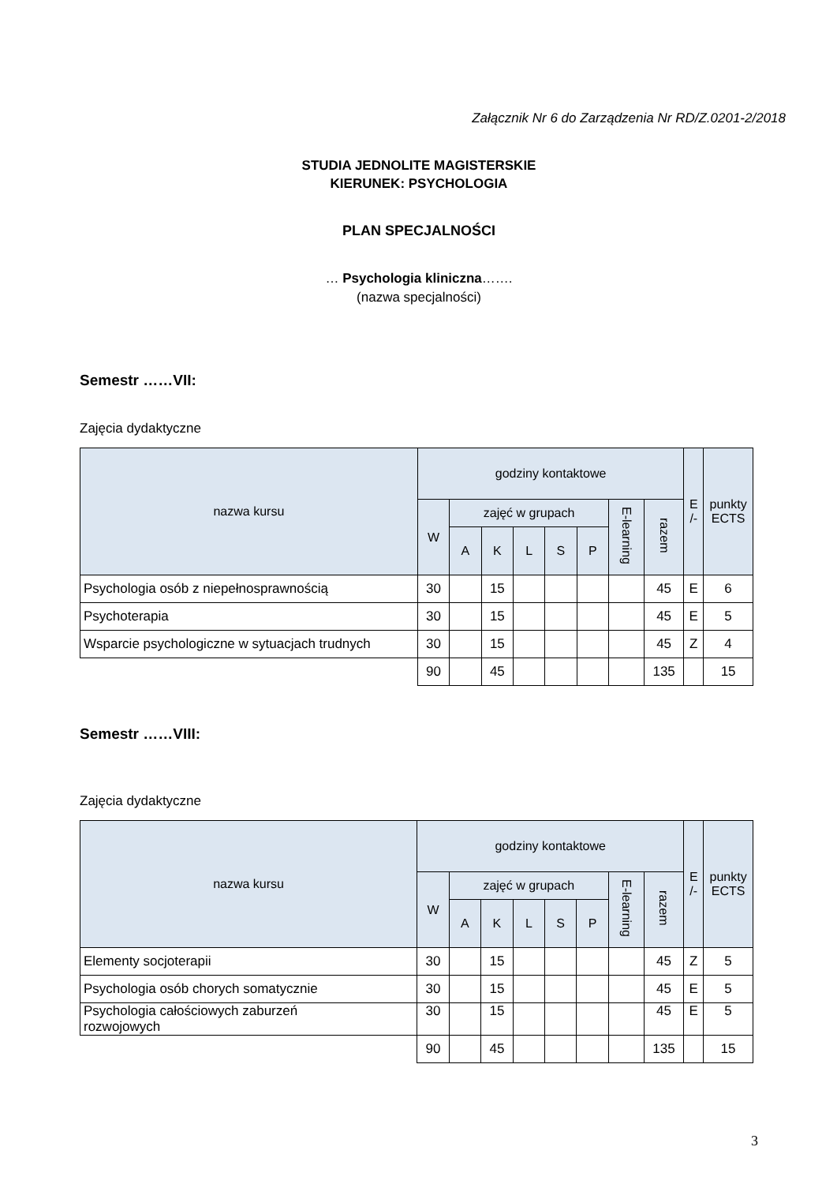Załącznik Nr 6 do Zarządzenia Nr RD/Z.0201-2/2018
STUDIA JEDNOLITE MAGISTERSKIE
KIERUNEK: PSYCHOLOGIA
PLAN SPECJALNOŚCI
… Psychologia kliniczna…….
(nazwa specjalności)
Semestr ……VII:
Zajęcia dydaktyczne
| nazwa kursu | godziny kontaktowe | | | | | | | | E /- | punkty ECTS |
| --- | --- | --- | --- | --- | --- | --- | --- | --- | --- | --- |
| | W | zajęć w grupach | | | | | E-learning | razem | | |
| | | A | K | L | S | P | | | | |
| Psychologia osób z niepełnosprawnością | 30 | | 15 | | | | | 45 | E | 6 |
| Psychoterapia | 30 | | 15 | | | | | 45 | E | 5 |
| Wsparcie psychologiczne w sytuacjach trudnych | 30 | | 15 | | | | | 45 | Z | 4 |
| | 90 | | 45 | | | | | 135 | | 15 |
Semestr ……VIII:
Zajęcia dydaktyczne
| nazwa kursu | godziny kontaktowe | | | | | | | | E /- | punkty ECTS |
| --- | --- | --- | --- | --- | --- | --- | --- | --- | --- | --- |
| | W | zajęć w grupach | | | | | E-learning | razem | | |
| | | A | K | L | S | P | | | | |
| Elementy socjoterapii | 30 | | 15 | | | | | 45 | Z | 5 |
| Psychologia osób chorych somatycznie | 30 | | 15 | | | | | 45 | E | 5 |
| Psychologia całościowych zaburzeń rozwojowych | 30 | | 15 | | | | | 45 | E | 5 |
| | 90 | | 45 | | | | | 135 | | 15 |
3